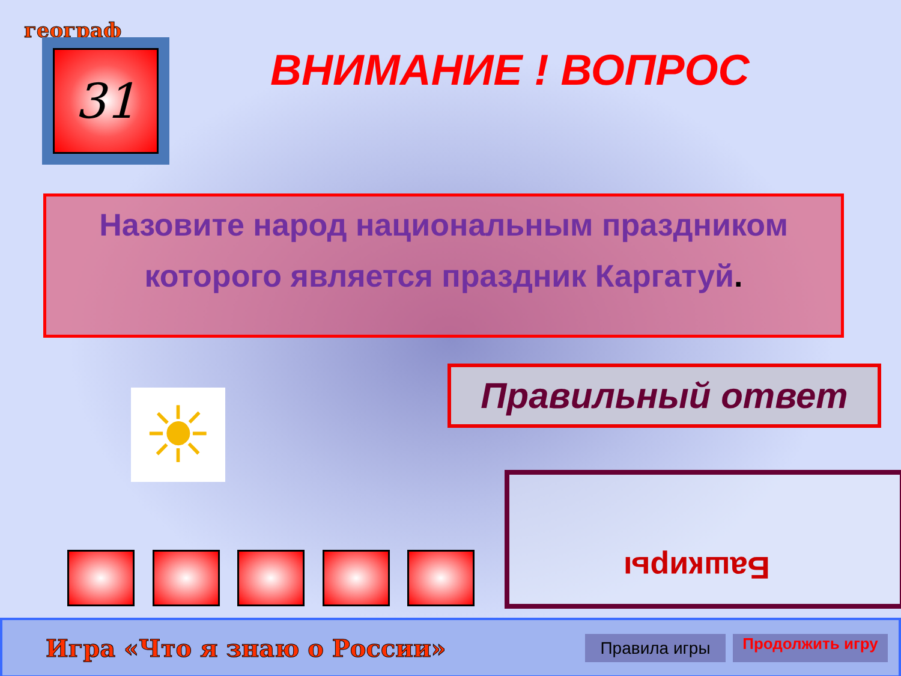географ
31
ВНИМАНИЕ ! ВОПРОС
Назовите народ национальным праздником
которого является праздник Каргатуй.
☀
Правильный ответ
Башкиры
Игра «Что я знаю о России»
Правила игры
Продолжить игру